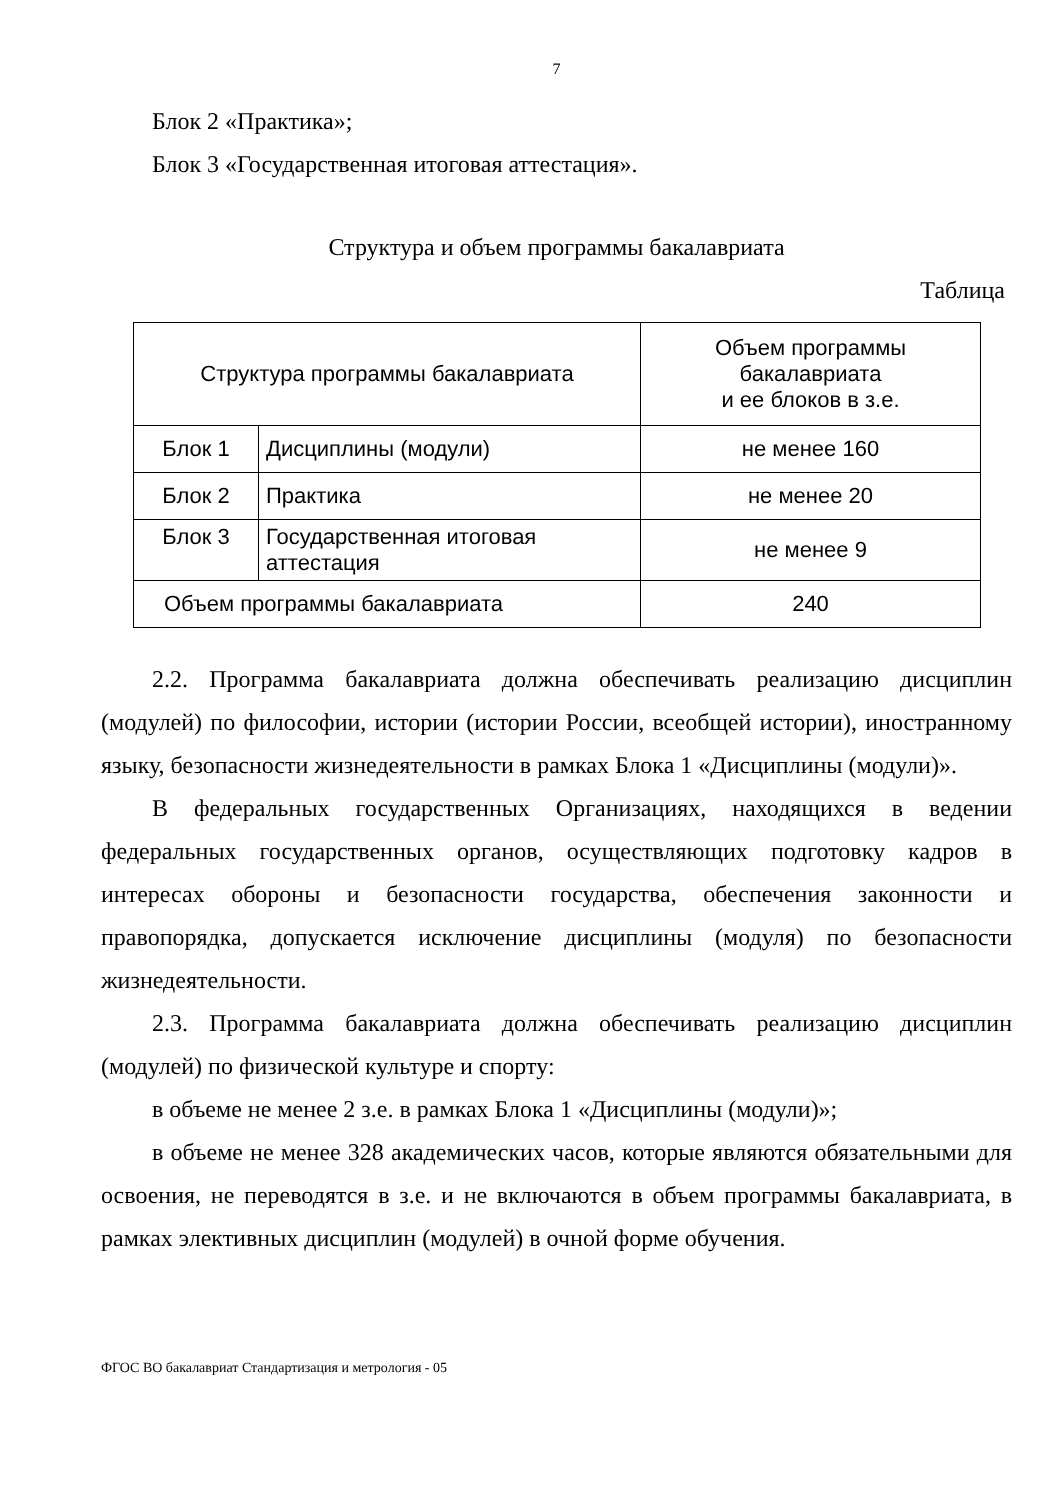7
Блок 2 «Практика»;
Блок 3 «Государственная итоговая аттестация».
Структура и объем программы бакалавриата
Таблица
| Структура программы бакалавриата | | Объем программы бакалавриата и ее блоков в з.е. |
| Блок 1 | Дисциплины (модули) | не менее 160 |
| Блок 2 | Практика | не менее 20 |
| Блок 3 | Государственная итоговая аттестация | не менее 9 |
| Объем программы бакалавриата | | 240 |
2.2. Программа бакалавриата должна обеспечивать реализацию дисциплин (модулей) по философии, истории (истории России, всеобщей истории), иностранному языку, безопасности жизнедеятельности в рамках Блока 1 «Дисциплины (модули)».
В федеральных государственных Организациях, находящихся в ведении федеральных государственных органов, осуществляющих подготовку кадров в интересах обороны и безопасности государства, обеспечения законности и правопорядка, допускается исключение дисциплины (модуля) по безопасности жизнедеятельности.
2.3. Программа бакалавриата должна обеспечивать реализацию дисциплин (модулей) по физической культуре и спорту:
в объеме не менее 2 з.е. в рамках Блока 1 «Дисциплины (модули)»;
в объеме не менее 328 академических часов, которые являются обязательными для освоения, не переводятся в з.е. и не включаются в объем программы бакалавриата, в рамках элективных дисциплин (модулей) в очной форме обучения.
ФГОС ВО бакалавриат Стандартизация и метрология - 05